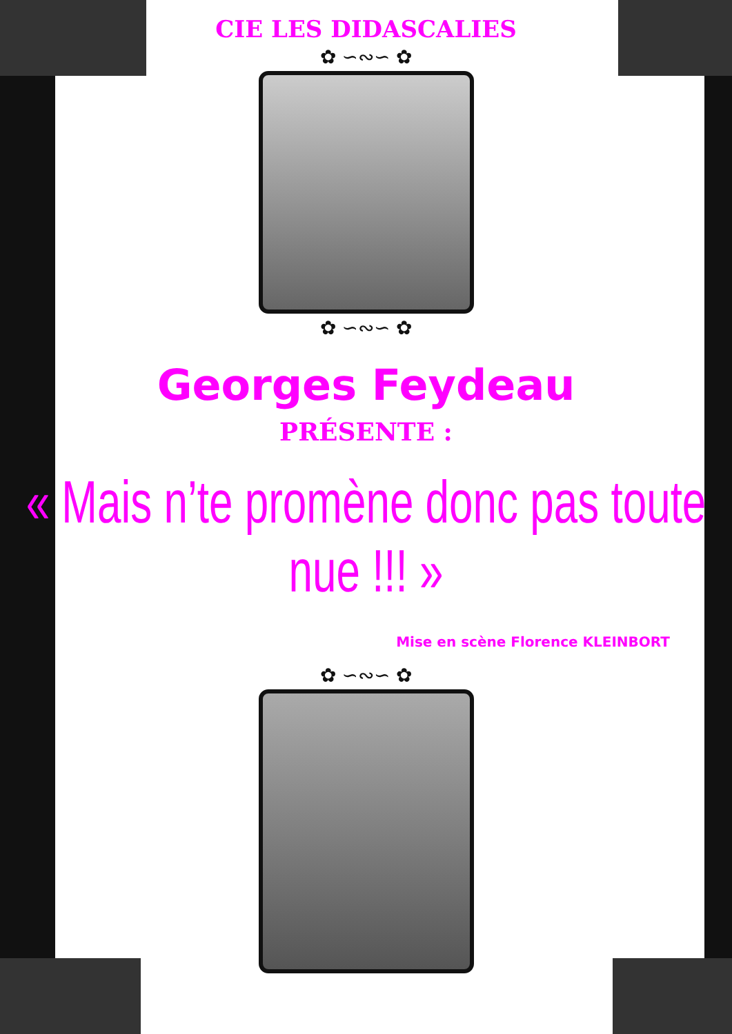CIE LES DIDASCALIES
✿ ∽∾∽ ✿
✿ ∽∾∽ ✿
Georges Feydeau
PRÉSENTE :
« Mais n’te promène donc pas toute nue !!! »
Mise en scène Florence KLEINBORT
✿ ∽∾∽ ✿